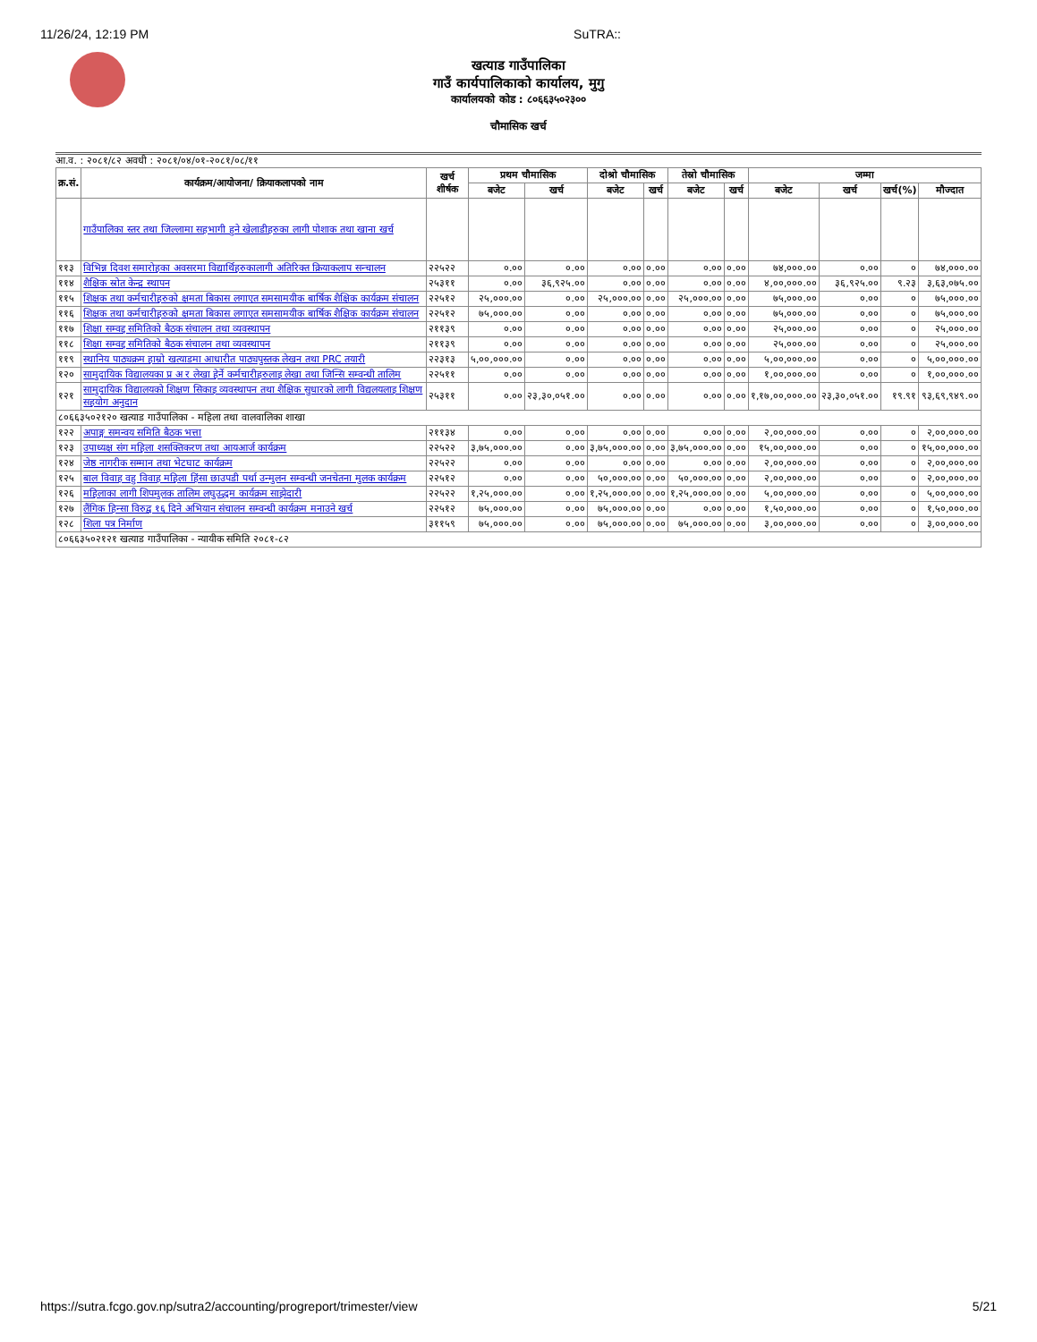11/26/24, 12:19 PM SuTRA::
खत्याड गाउँपालिका
गाउँ कार्यपालिकाको कार्यालय, मुगु
कार्यालयको कोड : ८०६६३५०२३००
चौमासिक खर्च
आ.व. : २०८१/८२ अवधी : २०८१/०४/०१-२०८१/०८/११
| क्र.सं. | कार्यक्रम/आयोजना/ क्रियाकलापको नाम | खर्च शीर्षक | प्रथम चौमासिक | | दोश्रो चौमासिक | | तेस्रो चौमासिक | | जम्मा | | | |
| --- | --- | --- | --- | --- | --- | --- | --- | --- | --- | --- | --- | --- |
| | | | बजेट | खर्च | बजेट | खर्च | बजेट | खर्च | बजेट | खर्च | खर्च(%) | मौज्दात |
| | गाउँपालिका स्तर तथा जिल्लामा सहभागी हुने खेलाडीहरुका लागी पोशाक तथा खाना खर्च | | | | | | | | | | | |
| ११३ | विभिन्न दिवश समारोहका अवसरमा विद्यार्थिहरुकालागी अतिरिक्त क्रियाकलाप सन्चालन | २२५२२ | ०.०० | ०.०० | ०.०० | ०.०० | ०.०० | ०.०० | ७४,०००.०० | ०.०० | ० | ७४,०००.०० |
| ११४ | शैक्षिक स्रोत केन्द्र स्थापन | २५३११ | ०.०० | ३६,९२५.०० | ०.०० | ०.०० | ०.०० | ०.०० | ४,००,०००.०० | ३६,९२५.०० | ९.२३ | ३,६३,०७५.०० |
| ११५ | शिक्षक तथा कर्मचारीहरुको क्षमता बिकास लगाएत समसामयीक बार्षिक शैक्षिक कार्यक्रम संचालन | २२५१२ | २५,०००.०० | ०.०० | २५,०००.०० | ०.०० | २५,०००.०० | ०.०० | ७५,०००.०० | ०.०० | ० | ७५,०००.०० |
| ११६ | शिक्षक तथा कर्मचारीहरुको क्षमता बिकास लगाएत समसामयीक बार्षिक शैक्षिक कार्यक्रम संचालन | २२५१२ | ७५,०००.०० | ०.०० | ०.०० | ०.०० | ०.०० | ०.०० | ७५,०००.०० | ०.०० | ० | ७५,०००.०० |
| ११७ | शिक्षा सम्वद्द समितिको बैठक संचालन तथा व्यवस्थापन | २११३९ | ०.०० | ०.०० | ०.०० | ०.०० | ०.०० | ०.०० | २५,०००.०० | ०.०० | ० | २५,०००.०० |
| ११८ | शिक्षा सम्वद्द समितिको बैठक संचालन तथा व्यवस्थापन | २११३९ | ०.०० | ०.०० | ०.०० | ०.०० | ०.०० | ०.०० | २५,०००.०० | ०.०० | ० | २५,०००.०० |
| ११९ | स्थानिय पाठ्यक्रम हाम्रो खत्याडमा आधारीत पाठ्यपुस्तक लेखन तथा PRC तयारी | २२३१३ | ५,००,०००.०० | ०.०० | ०.०० | ०.०० | ०.०० | ०.०० | ५,००,०००.०० | ०.०० | ० | ५,००,०००.०० |
| १२० | सामुदायिक विद्यालयका प्र अ र लेखा हेर्ने कर्मचारीहरुलाइ लेखा तथा जिन्सि सम्वन्धी तालिम | २२५११ | ०.०० | ०.०० | ०.०० | ०.०० | ०.०० | ०.०० | १,००,०००.०० | ०.०० | ० | १,००,०००.०० |
| १२१ | सामुदायिक विद्यालयको शिक्षण सिकाइ व्यवस्थापन तथा शैक्षिक सुधारको लागी विद्यलयलाइ शिक्षण सहयोग अनुदान | २५३११ | ०.०० | २३,३०,०५१.०० | ०.०० | ०.०० | ०.०० | ०.०० | १,१७,००,०००.०० | २३,३०,०५१.०० | १९.९१ | ९३,६९,९४९.०० |
| ८०६६३५०२१२० खत्याड गाउँपालिका - महिला तथा वालवालिका शाखा | | | | | | | | | | | | |
| १२२ | अपाङ्ग समन्वय समिति बैठक भत्ता | २११३४ | ०.०० | ०.०० | ०.०० | ०.०० | ०.०० | ०.०० | २,००,०००.०० | ०.०० | ० | २,००,०००.०० |
| १२३ | उपाध्यक्ष संग महिला शसक्तिकरण तथा आयआर्ज कार्यक्रम | २२५२२ | ३,७५,०००.०० | ०.०० | ३,७५,०००.०० | ०.०० | ३,७५,०००.०० | ०.०० | १५,००,०००.०० | ०.०० | ० | १५,००,०००.०० |
| १२४ | जेष्ठ नागरीक सम्मान तथा भेटघाट कार्यक्रम | २२५२२ | ०.०० | ०.०० | ०.०० | ०.०० | ०.०० | ०.०० | २,००,०००.०० | ०.०० | ० | २,००,०००.०० |
| १२५ | बाल विवाह वहु विवाह महिला हिंसा छाउपडी पर्था उन्मुलन सम्वन्धी जनचेतना मुलक कार्यक्रम | २२५१२ | ०.०० | ०.०० | ५०,०००.०० | ०.०० | ५०,०००.०० | ०.०० | २,००,०००.०० | ०.०० | ० | २,००,०००.०० |
| १२६ | महिलाका लागी शिपमुलक तालिम लघुउद्धम कार्यक्रम साझेदारी | २२५२२ | १,२५,०००.०० | ०.०० | १,२५,०००.०० | ०.०० | १,२५,०००.०० | ०.०० | ५,००,०००.०० | ०.०० | ० | ५,००,०००.०० |
| १२७ | लैंगिक हिन्सा विरुद्व १६ दिने अभियान संचालन सम्वन्धी कार्यक्रम मनाउने खर्च | २२५१२ | ७५,०००.०० | ०.०० | ७५,०००.०० | ०.०० | ०.०० | ०.०० | १,५०,०००.०० | ०.०० | ० | १,५०,०००.०० |
| १२८ | शिला पत्र निर्माण | ३११५९ | ७५,०००.०० | ०.०० | ७५,०००.०० | ०.०० | ७५,०००.०० | ०.०० | ३,००,०००.०० | ०.०० | ० | ३,००,०००.०० |
| ८०६६३५०२१२१ खत्याड गाउँपालिका - न्यायीक समिति २०८१-८२ | | | | | | | | | | | | |
https://sutra.fcgo.gov.np/sutra2/accounting/progreport/trimester/view 5/21